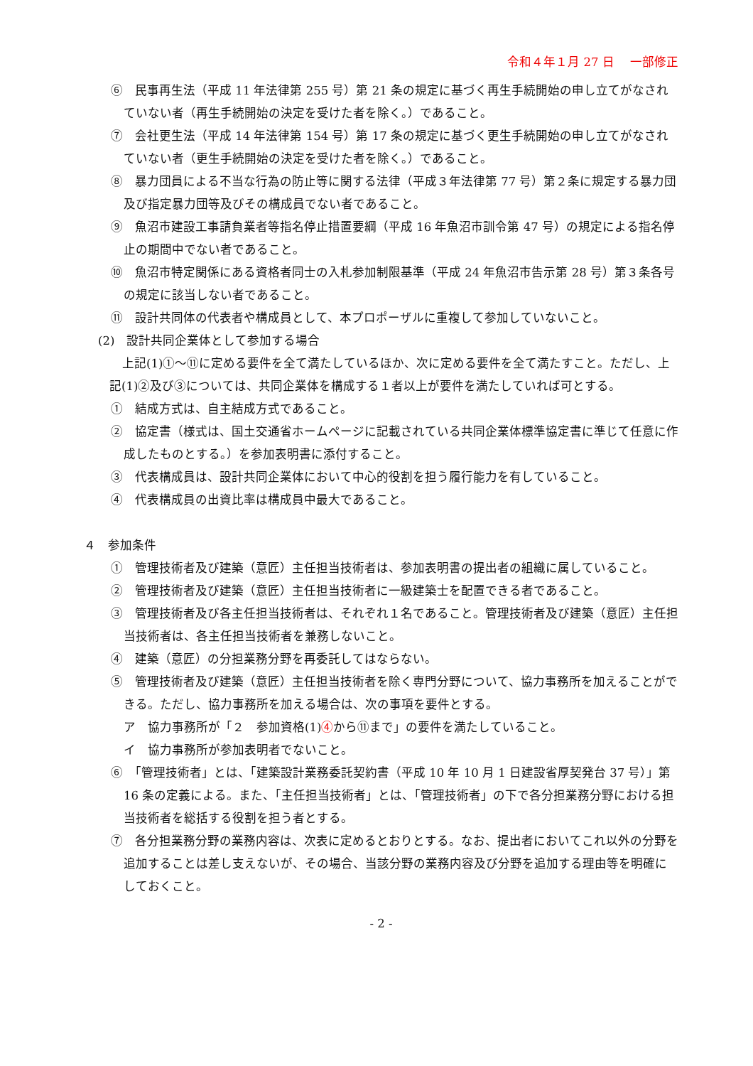令和４年１月 27 日　 一部修正
⑥　民事再生法（平成 11 年法律第 255 号）第 21 条の規定に基づく再生手続開始の申し立てがなされていない者（再生手続開始の決定を受けた者を除く。）であること。
⑦　会社更生法（平成 14 年法律第 154 号）第 17 条の規定に基づく更生手続開始の申し立てがなされていない者（更生手続開始の決定を受けた者を除く。）であること。
⑧　暴力団員による不当な行為の防止等に関する法律（平成３年法律第 77 号）第２条に規定する暴力団及び指定暴力団等及びその構成員でない者であること。
⑨　魚沼市建設工事請負業者等指名停止措置要綱（平成 16 年魚沼市訓令第 47 号）の規定による指名停止の期間中でない者であること。
⑩　魚沼市特定関係にある資格者同士の入札参加制限基準（平成 24 年魚沼市告示第 28 号）第３条各号の規定に該当しない者であること。
⑪　設計共同体の代表者や構成員として、本プロポーザルに重複して参加していないこと。
(2)　設計共同企業体として参加する場合
上記(1)①～⑪に定める要件を全て満たしているほか、次に定める要件を全て満たすこと。ただし、上記(1)②及び③については、共同企業体を構成する１者以上が要件を満たしていれば可とする。
①　結成方式は、自主結成方式であること。
②　協定書（様式は、国土交通省ホームページに記載されている共同企業体標準協定書に準じて任意に作成したものとする。）を参加表明書に添付すること。
③　代表構成員は、設計共同企業体において中心的役割を担う履行能力を有していること。
④　代表構成員の出資比率は構成員中最大であること。
４　参加条件
①　管理技術者及び建築（意匠）主任担当技術者は、参加表明書の提出者の組織に属していること。
②　管理技術者及び建築（意匠）主任担当技術者に一級建築士を配置できる者であること。
③　管理技術者及び各主任担当技術者は、それぞれ１名であること。管理技術者及び建築（意匠）主任担当技術者は、各主任担当技術者を兼務しないこと。
④　建築（意匠）の分担業務分野を再委託してはならない。
⑤　管理技術者及び建築（意匠）主任担当技術者を除く専門分野について、協力事務所を加えることができる。ただし、協力事務所を加える場合は、次の事項を要件とする。
ア　協力事務所が「２　参加資格(1)④から⑪まで」の要件を満たしていること。
イ　協力事務所が参加表明者でないこと。
⑥　「管理技術者」とは、「建築設計業務委託契約書（平成 10 年 10 月 1 日建設省厚契発台 37 号）」第 16 条の定義による。また、「主任担当技術者」とは、「管理技術者」の下で各分担業務分野における担当技術者を総括する役割を担う者とする。
⑦　各分担業務分野の業務内容は、次表に定めるとおりとする。なお、提出者においてこれ以外の分野を追加することは差し支えないが、その場合、当該分野の業務内容及び分野を追加する理由等を明確にしておくこと。
- 2 -